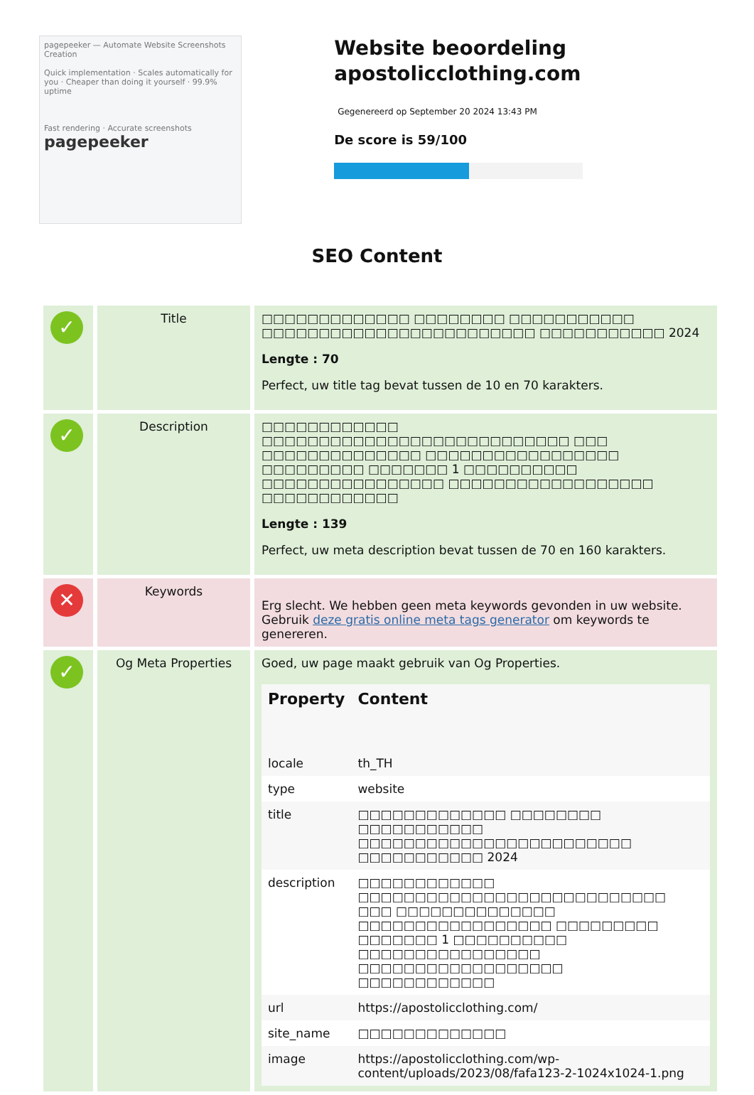pagepeeker — Automate Website Screenshots Creation
Quick implementation · Scales automatically for you · Cheaper than doing it yourself · 99.9% uptime
Fast rendering · Accurate screenshots
pagepeeker
Website beoordeling apostolicclothing.com
Gegenereerd op September 20 2024 13:43 PM
De score is 59/100
SEO Content
| ✓ | Title | □□□□□□□□□□□□□ □□□□□□□□ □□□□□□□□□□□ □□□□□□□□□□□□□□□□□□□□□□□□ □□□□□□□□□□□ 2024 Lengte : 70 Perfect, uw title tag bevat tussen de 10 en 70 karakters. |
| ✓ | Description | □□□□□□□□□□□□ □□□□□□□□□□□□□□□□□□□□□□□□□□□ □□□ □□□□□□□□□□□□□□ □□□□□□□□□□□□□□□□□ □□□□□□□□□ □□□□□□□ 1 □□□□□□□□□□ □□□□□□□□□□□□□□□□ □□□□□□□□□□□□□□□□□□ □□□□□□□□□□□□ Lengte : 139 Perfect, uw meta description bevat tussen de 70 en 160 karakters. |
| ✕ | Keywords | Erg slecht. We hebben geen meta keywords gevonden in uw website. Gebruik deze gratis online meta tags generator om keywords te genereren. |
| ✓ | Og Meta Properties | Goed, uw page maakt gebruik van Og Properties. / Property / Content / / --- / --- / / locale / th_TH / / type / website / / title / □□□□□□□□□□□□□ □□□□□□□□ □□□□□□□□□□□ □□□□□□□□□□□□□□□□□□□□□□□□ □□□□□□□□□□□ 2024 / / description / □□□□□□□□□□□□ □□□□□□□□□□□□□□□□□□□□□□□□□□□ □□□ □□□□□□□□□□□□□□ □□□□□□□□□□□□□□□□□ □□□□□□□□□ □□□□□□□ 1 □□□□□□□□□□ □□□□□□□□□□□□□□□□ □□□□□□□□□□□□□□□□□□ □□□□□□□□□□□□ / / url / https://apostolicclothing.com/ / / site_name / □□□□□□□□□□□□□ / / image / https://apostolicclothing.com/wp-content/uploads/2023/08/fafa123-2-1024x1024-1.png / |